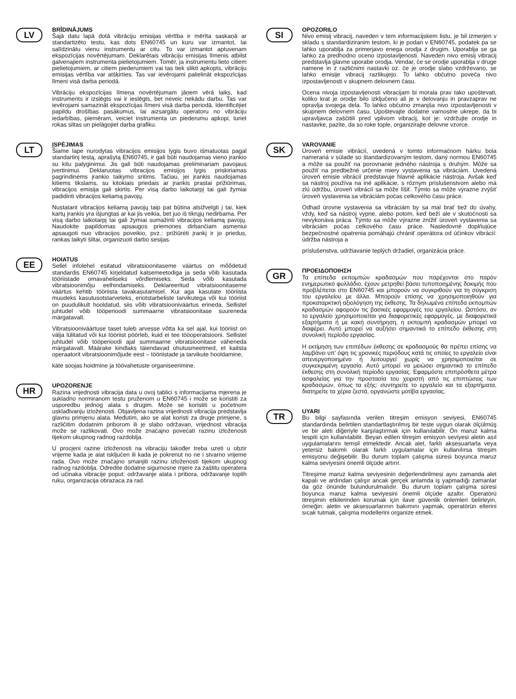LV
BRĪDINĀJUMS
Šajā datu lapā dotā vibrāciju emisijas vērtība ir mērīta saskaņā ar standartizēto testu, kas dots EN60745 un kuru var izmantot, lai salīdzinātu vienu instrumentu ar citu. To var izmantot aptuvenam ekspozīcijas novērtējumam. Deklarētais vibrāciju emisijas līmenis atbilst galvenajiem instrumenta pielietojumiem. Tomēr, ja instrumentu lieto citiem pielietojumiem, ar citiem piederumiem vai tas tiek slikti apkopts, vibrāciju emisijas vērtība var atšķirties. Tas var ievērojami palielināt ekspozīcijas līmeni visā darba periodā.
Vibrāciju ekspozīcijas līmeņa novērtējumam jāņem vērā laiks, kad instruments ir izslēgts vai ir ieslēgts, bet neveic nekādu darbu. Tas var ievērojami samazināt ekspozīcijas līmeni visā darba periodā. Identificējiet papildu drošības pasākumus, lai aizsargātu operatoru no vibrāciju iedarbības, piemēram, veiciet instrumenta un piederumu apkopi, turiet rokas siltas un pielāgojiet darba grafiku.
LT
ĮSPĖJIMAS
Šiame lape nurodytas vibracijos emisijos lygis buvo išmatuotas pagal standartinį testą, aprašytą EN60745, ir gali būti naudojamas vieno įrankio su kitu palyginimui. Jis gali būti naudojamas preliminariam pavojaus įvertinimui. Deklaruotas vibracijos emisijos lygis priskiriamas pagrindinėms įrankio taikymo sritims. Tačiau, jei įrankis naudojamas kitiems tikslams, su kitokiais priedais ar įrankis prastai prižiūrimas, vibracijos emisija gali skirtis. Per visą darbo laikotarpį tai gali žymiai padidinti vibracijos keliamą pavojų.
Nustatant vibracijos keliamą pavojų taip pat būtina atsižvelgti į tai, kiek kartų įrankis yra išjungtas ar kai jis veikia, bet juo iš tikrųjų nedirbama. Per visą darbo laikotarpį tai gali žymiai sumažinti vibracijos keliamą pavojų. Naudokite papildomas apsaugos priemones dirbančiam asmeniui apsaugoti nuo vibracijos poveikio, pvz.: prižiūrėti įrankį ir jo priedus, rankas laikyti šiltai, organizuoti darbo sesijas.
EE
HOIATUS
Sellel infolehel esitatud vibratsioonitaseme väärtus on mõõdetud standardis EN60745 kirjeldatud katsemeetodiga ja seda võib kasutada tööriistade omavaheliseks võrdlemiseks. Seda võib kasutada vibratsioonimõju eelhindamiseks. Deklareeritud vibratsioonitaseme väärtus kehtib tööriista tavakasutamisel. Kui aga kasutate tööriista muudeks kasutusotstarveteks, eriotstarbeliste tarvikutega või kui tööriist on puudulikult hooldatud, siis võib vibratsiooniväärtus erineda. Sellistel juhtudel võib tööperioodi summaarne vibratsioonitase suureneda märgatavalt.
Vibratsiooniväärtuse taset tuleb arvesse võtta ka sel ajal, kui tööriist on välja lülitatud või kui tööriist pöörleb, kuid ei tee tööoperatsiooni. Sellistel juhtudel võib tööperioodi ajal summaarne vibratsioonitase väheneda märgatavalt. Määrake kindlaks täiendavad ohutusmeetmed, et kaitsta operaatorit vibratsioonimõjude eest – tööriistade ja tarvikute hooldamine,
käte soojas hoidmine ja töövahetuste organiseerimine.
HR
UPOZORENJE
Razina vrijednosti vibracija data u ovoj tablici s informacijama mjerena je sukladno normiranom testu pruženom u EN60745 i može se koristiti za usporedbu jednog alata s drugim. Može se koristiti u početnom usklađivanju izloženosti. Objavljena razina vrijednosti vibracija predstavlja glavnu primjenu alata. Međutim, ako se alat koristi za druge primjene, s različitim dodatnim priborom ili je slabo održavan, vrijednost vibracija može se razlikovati. Ovo može značajno povećati razinu izloženosti tijekom ukupnog radnog razdoblja.
U procjeni razine izloženosti na vibraciju također treba uzeti u obzir vrijeme kada je alat isključen ili kada je pokrenut no ne i stvarno vrijeme rada. Ovo može značajno smanjiti razinu izloženosti tijekom ukupnog radnog razdoblja. Odredite dodatne sigurnosne mjere za zaštitu operatera od učinaka vibracije poput: održavanje alata i pribora, održavanje toplih ruku, organizacija obrazaca za rad.
SI
OPOZORILO
Nivo emisij vibracij, naveden v tem informacijskem listu, je bil izmerjen v skladu s standardiziranim testom, ki je podan v EN60745, podatek pa se lahko uporablja za primerjavo enega orodja z drugim. Uporablja se ga lahko za predhodno oceno izpostavljenosti. Naveden nivo emisij vibracij predstavlja glavne uporabe orodja. Vendar, če se orodje uporablja v druge namene in z različnimi nastavki oz. če je orodje slabo vzdrževano, se lahko emisije vibracij razlikujejo. To lahko občutno poveča nivo izpostavljenosti v skupnem delovnem času.
Ocena nivoja izpostavljenosti vibracijam bi morala prav tako upoštevati, koliko krat je orodje bilo izključeno ali je v delovanju in pravzaprav ne opravlja svojega dela. To lahko občutno zmanjša nivo izpostavljenosti v skupnem delovnem času. Upoštevajte dodatne varnostne ukrepe, da bi upravljavca zaščitili pred vplivom vibracij, kot je: vzdržujte orodje in nastavke, pazite, da so roke tople, organizirajte delovne vzorce.
SK
VAROVANIE
Úroveň emisie vibrácií, uvedená v tomto informačnom hárku bola nameraná v súlade so štandardizovaným testom, daný normou EN60745 a môže sa použiť na porovnanie jedného nástroja s druhým. Môže sa použiť na predbežné určenie miery vystavenia sa vibráciám. Uvedená úroveň emisie vibrácií predstavuje hlavné aplikácie nástroja. Avšak keď sa nástroj používa na iné aplikácie, s rôznym príslušenstvom alebo má zlú údržbu, úroveň vibrácií sa môže líšiť. Týmto sa môže výrazne zvýšiť úroveň vystavenia sa vibráciám počas celkového času práce.
Odhad úrovne vystavenia sa vibráciám by sa mal brať tiež do úvahy, vždy, keď sa nástroj vypne, alebo potom, keď beží ale v skutočnosti sa nevykonáva práca. Týmto sa môže výrazne znížiť úroveň vystavenia sa vibráciám počas celkového času práce. Nasledovné doplňujúce bezpečnostné opatrenia pomáhajú chrániť operátora od účinkov vibrácií: údržba nástroja a
príslušenstva, udržiavanie teplých držadiel, organizácia práce.
GR
ΠΡΟΕΙΔΟΠΟΙΗΣΗ
Τα επίπεδα εκπομπών κραδασμών που παρέχονται στο παρόν ενημερωτικό φυλλάδιο, έχουν μετρηθεί βάσει τυποποιημένης δοκιμής που προβλέπεται στο EN60745 και μπορούν να συγκριθούν για τη σύγκριση του εργαλείου με άλλα. Μπορούν επίσης να χρησιμοποιηθούν για προκαταρκτική αξιολόγηση της έκθεσης. Τα δηλωμένα επίπεδα εκπομπών κραδασμών αφορούν τις βασικές εφαρμογές του εργαλείου. Ωστόσο, αν το εργαλείο χρησιμοποιείται για διαφορετικές εφαρμογές, με διαφορετικά εξαρτήματα ή με κακή συντήρηση, η εκπομπή κραδασμών μπορεί να διαφέρει. Αυτό μπορεί να αυξήσει σημαντικά το επίπεδο έκθεσης στη συνολική περίοδο εργασίας.
Η εκτίμηση των επιπέδων έκθεσης σε κραδασμούς θα πρέπει επίσης να λαμβάνει υπ' όψη τις χρονικές περιόδους κατά τις οποίες το εργαλείο είναι απενεργοποιημένο ή λειτουργεί χωρίς να χρησιμοποιείται σε συγκεκριμένη εργασία. Αυτό μπορεί να μειώσει σημαντικά το επίπεδο έκθεσης στη συνολική περίοδο εργασίας. Εφαρμόστε επιπρόσθετα μέτρα ασφαλείας για την προστασία του χειριστή από τις επιπτώσεις των κραδασμών, όπως τα εξής: συντηρείτε το εργαλείο και τα εξαρτήματα, διατηρείτε τα χέρια ζεστά, οργανώστε μοτίβα εργασίας.
TR
UYARI
Bu bilgi sayfasında verilen titreşim emisyon seviyesi, EN60745 standardında belirtilen standartlaştırılmış bir teste uygun olarak ölçülmüş ve bir aleti diğeriyle karşılaştırmak için kullanılabilir. Ön maruz kalma tespiti için kullanılabilir. Beyan edilen titreşim emisyon seviyesi aletin asıl uygulamalarını temsil etmektedir. Ancak alet, farklı aksesuarlarla veya yetersiz bakımlı olarak farklı uygulamalar için kullanılırsa titreşim emisyonu değişebilir. Bu durum toplam çalışma süresi boyunca maruz kalma seviyesini önemli ölçüde artırır.
Titreşime maruz kalma seviyesinin değerlendirilmesi aynı zamanda alet kapalı ve ardından çalışır ancak gerçek anlamda iş yapmadığı zamanlar da göz önünde bulundurulmalıdır. Bu durum toplam çalışma süresi boyunca maruz kalma seviyesini önemli ölçüde azaltır. Operatörü titreşimin etkilerinden korumak için ilave güvenlik önlemleri belirleyin, örneğin: aletin ve aksesuarlarının bakımını yapmak, operatörün ellerini sıcak tutmak, çalışma modellerini organize etmek.